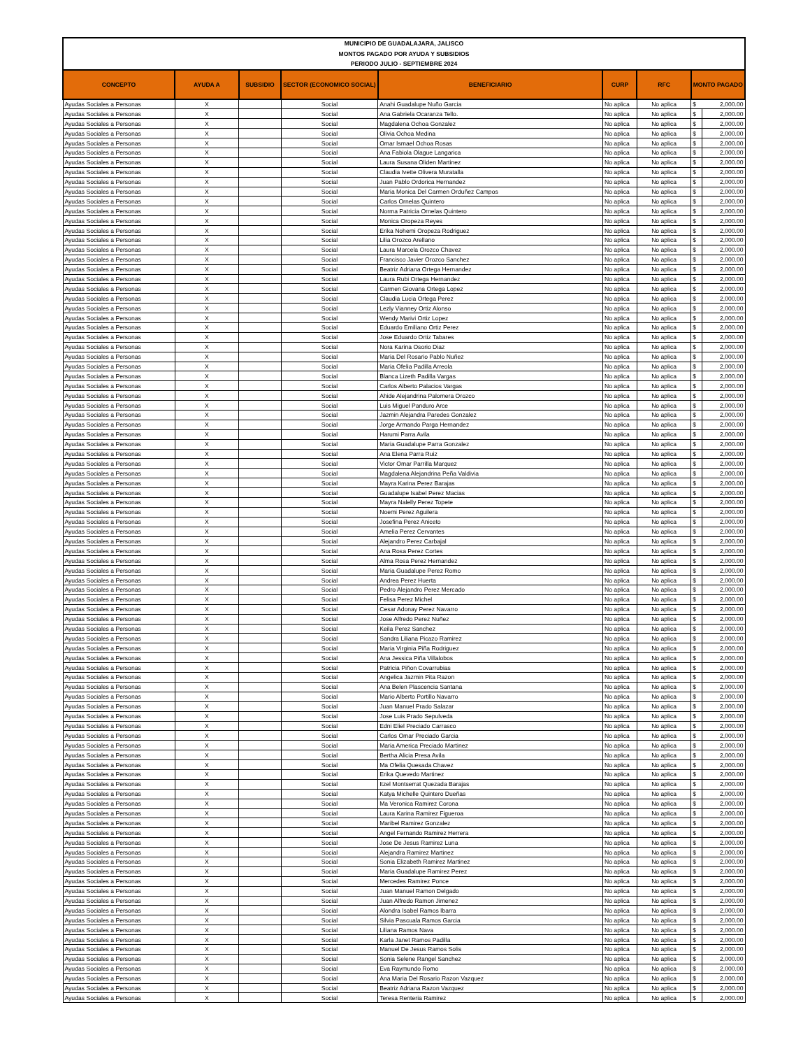| MUNICIPIO DE GUADALAJARA, JALISCO MONTOS PAGADO POR AYUDA Y SUBSIDIOS PERIODO JULIO - SEPTIEMBRE 2024 | | | | | | | | |
| CONCEPTO | AYUDA A | SUBSIDIO | SECTOR (ECONOMICO SOCIAL) | BENEFICIARIO | CURP | RFC | MONTO PAGADO | |
| Ayudas Sociales a Personas | X | | Social | Anahi Guadalupe Nuño Garcia | No aplica | No aplica | $ | 2,000.00 |
| Ayudas Sociales a Personas | X | | Social | Ana Gabriela Ocaranza Tello. | No aplica | No aplica | $ | 2,000.00 |
| Ayudas Sociales a Personas | X | | Social | Magdalena Ochoa Gonzalez | No aplica | No aplica | $ | 2,000.00 |
| Ayudas Sociales a Personas | X | | Social | Olivia Ochoa Medina | No aplica | No aplica | $ | 2,000.00 |
| Ayudas Sociales a Personas | X | | Social | Omar Ismael Ochoa Rosas | No aplica | No aplica | $ | 2,000.00 |
| Ayudas Sociales a Personas | X | | Social | Ana Fabiola Olague Langarica | No aplica | No aplica | $ | 2,000.00 |
| Ayudas Sociales a Personas | X | | Social | Laura Susana Oliden Martinez | No aplica | No aplica | $ | 2,000.00 |
| Ayudas Sociales a Personas | X | | Social | Claudia Ivette Olivera Muratalla | No aplica | No aplica | $ | 2,000.00 |
| Ayudas Sociales a Personas | X | | Social | Juan Pablo Ordorica Hernandez | No aplica | No aplica | $ | 2,000.00 |
| Ayudas Sociales a Personas | X | | Social | Maria Monica Del Carmen Orduñez Campos | No aplica | No aplica | $ | 2,000.00 |
| Ayudas Sociales a Personas | X | | Social | Carlos Ornelas Quintero | No aplica | No aplica | $ | 2,000.00 |
| Ayudas Sociales a Personas | X | | Social | Norma Patricia Ornelas Quintero | No aplica | No aplica | $ | 2,000.00 |
| Ayudas Sociales a Personas | X | | Social | Monica Oropeza Reyes | No aplica | No aplica | $ | 2,000.00 |
| Ayudas Sociales a Personas | X | | Social | Erika Nohemi Oropeza Rodriguez | No aplica | No aplica | $ | 2,000.00 |
| Ayudas Sociales a Personas | X | | Social | Lilia Orozco Arellano | No aplica | No aplica | $ | 2,000.00 |
| Ayudas Sociales a Personas | X | | Social | Laura Marcela Orozco Chavez | No aplica | No aplica | $ | 2,000.00 |
| Ayudas Sociales a Personas | X | | Social | Francisco Javier Orozco Sanchez | No aplica | No aplica | $ | 2,000.00 |
| Ayudas Sociales a Personas | X | | Social | Beatriz Adriana Ortega Hernandez | No aplica | No aplica | $ | 2,000.00 |
| Ayudas Sociales a Personas | X | | Social | Laura Rubi Ortega Hernandez | No aplica | No aplica | $ | 2,000.00 |
| Ayudas Sociales a Personas | X | | Social | Carmen Giovana Ortega Lopez | No aplica | No aplica | $ | 2,000.00 |
| Ayudas Sociales a Personas | X | | Social | Claudia Lucia Ortega Perez | No aplica | No aplica | $ | 2,000.00 |
| Ayudas Sociales a Personas | X | | Social | Lezly Vianney Ortiz Alonso | No aplica | No aplica | $ | 2,000.00 |
| Ayudas Sociales a Personas | X | | Social | Wendy Marivi Ortiz Lopez | No aplica | No aplica | $ | 2,000.00 |
| Ayudas Sociales a Personas | X | | Social | Eduardo Emiliano Ortiz Perez | No aplica | No aplica | $ | 2,000.00 |
| Ayudas Sociales a Personas | X | | Social | Jose Eduardo Ortiz Tabares | No aplica | No aplica | $ | 2,000.00 |
| Ayudas Sociales a Personas | X | | Social | Nora Karina Osorio Diaz | No aplica | No aplica | $ | 2,000.00 |
| Ayudas Sociales a Personas | X | | Social | Maria Del Rosario Pablo Nuñez | No aplica | No aplica | $ | 2,000.00 |
| Ayudas Sociales a Personas | X | | Social | Maria Ofelia Padilla Arreola | No aplica | No aplica | $ | 2,000.00 |
| Ayudas Sociales a Personas | X | | Social | Blanca Lizeth Padilla Vargas | No aplica | No aplica | $ | 2,000.00 |
| Ayudas Sociales a Personas | X | | Social | Carlos Alberto Palacios Vargas | No aplica | No aplica | $ | 2,000.00 |
| Ayudas Sociales a Personas | X | | Social | Ahide Alejandrina Palomera Orozco | No aplica | No aplica | $ | 2,000.00 |
| Ayudas Sociales a Personas | X | | Social | Luis Miguel Panduro Arce | No aplica | No aplica | $ | 2,000.00 |
| Ayudas Sociales a Personas | X | | Social | Jazmin Alejandra Paredes Gonzalez | No aplica | No aplica | $ | 2,000.00 |
| Ayudas Sociales a Personas | X | | Social | Jorge Armando Parga Hernandez | No aplica | No aplica | $ | 2,000.00 |
| Ayudas Sociales a Personas | X | | Social | Harumi Parra Avila | No aplica | No aplica | $ | 2,000.00 |
| Ayudas Sociales a Personas | X | | Social | Maria Guadalupe Parra Gonzalez | No aplica | No aplica | $ | 2,000.00 |
| Ayudas Sociales a Personas | X | | Social | Ana Elena Parra Ruiz | No aplica | No aplica | $ | 2,000.00 |
| Ayudas Sociales a Personas | X | | Social | Victor Omar Parrilla Marquez | No aplica | No aplica | $ | 2,000.00 |
| Ayudas Sociales a Personas | X | | Social | Magdalena Alejandrina Peña Valdivia | No aplica | No aplica | $ | 2,000.00 |
| Ayudas Sociales a Personas | X | | Social | Mayra Karina Perez Barajas | No aplica | No aplica | $ | 2,000.00 |
| Ayudas Sociales a Personas | X | | Social | Guadalupe Isabel Perez Macias | No aplica | No aplica | $ | 2,000.00 |
| Ayudas Sociales a Personas | X | | Social | Mayra Nalelly Perez Topete | No aplica | No aplica | $ | 2,000.00 |
| Ayudas Sociales a Personas | X | | Social | Noemi Perez Aguilera | No aplica | No aplica | $ | 2,000.00 |
| Ayudas Sociales a Personas | X | | Social | Josefina Perez Aniceto | No aplica | No aplica | $ | 2,000.00 |
| Ayudas Sociales a Personas | X | | Social | Amelia Perez Cervantes | No aplica | No aplica | $ | 2,000.00 |
| Ayudas Sociales a Personas | X | | Social | Alejandro Perez Carbajal | No aplica | No aplica | $ | 2,000.00 |
| Ayudas Sociales a Personas | X | | Social | Ana Rosa Perez Cortes | No aplica | No aplica | $ | 2,000.00 |
| Ayudas Sociales a Personas | X | | Social | Alma Rosa Perez Hernandez | No aplica | No aplica | $ | 2,000.00 |
| Ayudas Sociales a Personas | X | | Social | Maria Guadalupe Perez Romo | No aplica | No aplica | $ | 2,000.00 |
| Ayudas Sociales a Personas | X | | Social | Andrea Perez Huerta | No aplica | No aplica | $ | 2,000.00 |
| Ayudas Sociales a Personas | X | | Social | Pedro Alejandro Perez Mercado | No aplica | No aplica | $ | 2,000.00 |
| Ayudas Sociales a Personas | X | | Social | Felisa Perez Michel | No aplica | No aplica | $ | 2,000.00 |
| Ayudas Sociales a Personas | X | | Social | Cesar Adonay Perez Navarro | No aplica | No aplica | $ | 2,000.00 |
| Ayudas Sociales a Personas | X | | Social | Jose Alfredo Perez Nuñez | No aplica | No aplica | $ | 2,000.00 |
| Ayudas Sociales a Personas | X | | Social | Keila Perez Sanchez | No aplica | No aplica | $ | 2,000.00 |
| Ayudas Sociales a Personas | X | | Social | Sandra Liliana Picazo Ramirez | No aplica | No aplica | $ | 2,000.00 |
| Ayudas Sociales a Personas | X | | Social | Maria Virginia Piña Rodriguez | No aplica | No aplica | $ | 2,000.00 |
| Ayudas Sociales a Personas | X | | Social | Ana Jessica Piña Villalobos | No aplica | No aplica | $ | 2,000.00 |
| Ayudas Sociales a Personas | X | | Social | Patricia Piñon Covarrubias | No aplica | No aplica | $ | 2,000.00 |
| Ayudas Sociales a Personas | X | | Social | Angelica Jazmin Pita Razon | No aplica | No aplica | $ | 2,000.00 |
| Ayudas Sociales a Personas | X | | Social | Ana Belen Plascencia Santana | No aplica | No aplica | $ | 2,000.00 |
| Ayudas Sociales a Personas | X | | Social | Mario Alberto Portillo Navarro | No aplica | No aplica | $ | 2,000.00 |
| Ayudas Sociales a Personas | X | | Social | Juan Manuel Prado Salazar | No aplica | No aplica | $ | 2,000.00 |
| Ayudas Sociales a Personas | X | | Social | Jose Luis Prado Sepulveda | No aplica | No aplica | $ | 2,000.00 |
| Ayudas Sociales a Personas | X | | Social | Edni Eliel Preciado Carrasco | No aplica | No aplica | $ | 2,000.00 |
| Ayudas Sociales a Personas | X | | Social | Carlos Omar Preciado Garcia | No aplica | No aplica | $ | 2,000.00 |
| Ayudas Sociales a Personas | X | | Social | Maria America Preciado Martinez | No aplica | No aplica | $ | 2,000.00 |
| Ayudas Sociales a Personas | X | | Social | Bertha Alicia Presa Avila | No aplica | No aplica | $ | 2,000.00 |
| Ayudas Sociales a Personas | X | | Social | Ma Ofelia Quesada Chavez | No aplica | No aplica | $ | 2,000.00 |
| Ayudas Sociales a Personas | X | | Social | Erika Quevedo Martinez | No aplica | No aplica | $ | 2,000.00 |
| Ayudas Sociales a Personas | X | | Social | Itzel Montserrat Quezada Barajas | No aplica | No aplica | $ | 2,000.00 |
| Ayudas Sociales a Personas | X | | Social | Katya Michelle Quintero Dueñas | No aplica | No aplica | $ | 2,000.00 |
| Ayudas Sociales a Personas | X | | Social | Ma Veronica Ramirez Corona | No aplica | No aplica | $ | 2,000.00 |
| Ayudas Sociales a Personas | X | | Social | Laura Karina Ramirez Figueroa | No aplica | No aplica | $ | 2,000.00 |
| Ayudas Sociales a Personas | X | | Social | Maribel Ramirez Gonzalez | No aplica | No aplica | $ | 2,000.00 |
| Ayudas Sociales a Personas | X | | Social | Angel Fernando Ramirez Herrera | No aplica | No aplica | $ | 2,000.00 |
| Ayudas Sociales a Personas | X | | Social | Jose De Jesus Ramirez Luna | No aplica | No aplica | $ | 2,000.00 |
| Ayudas Sociales a Personas | X | | Social | Alejandra Ramirez Martinez | No aplica | No aplica | $ | 2,000.00 |
| Ayudas Sociales a Personas | X | | Social | Sonia Elizabeth Ramirez Martinez | No aplica | No aplica | $ | 2,000.00 |
| Ayudas Sociales a Personas | X | | Social | Maria Guadalupe Ramirez Perez | No aplica | No aplica | $ | 2,000.00 |
| Ayudas Sociales a Personas | X | | Social | Mercedes Ramirez Ponce | No aplica | No aplica | $ | 2,000.00 |
| Ayudas Sociales a Personas | X | | Social | Juan Manuel Ramon Delgado | No aplica | No aplica | $ | 2,000.00 |
| Ayudas Sociales a Personas | X | | Social | Juan Alfredo Ramon Jimenez | No aplica | No aplica | $ | 2,000.00 |
| Ayudas Sociales a Personas | X | | Social | Alondra Isabel Ramos Ibarra | No aplica | No aplica | $ | 2,000.00 |
| Ayudas Sociales a Personas | X | | Social | Silvia Pascuala Ramos Garcia | No aplica | No aplica | $ | 2,000.00 |
| Ayudas Sociales a Personas | X | | Social | Liliana Ramos Nava | No aplica | No aplica | $ | 2,000.00 |
| Ayudas Sociales a Personas | X | | Social | Karla Janet Ramos Padilla | No aplica | No aplica | $ | 2,000.00 |
| Ayudas Sociales a Personas | X | | Social | Manuel De Jesus Ramos Solis | No aplica | No aplica | $ | 2,000.00 |
| Ayudas Sociales a Personas | X | | Social | Sonia Selene Rangel Sanchez | No aplica | No aplica | $ | 2,000.00 |
| Ayudas Sociales a Personas | X | | Social | Eva Raymundo Romo | No aplica | No aplica | $ | 2,000.00 |
| Ayudas Sociales a Personas | X | | Social | Ana Maria Del Rosario Razon Vazquez | No aplica | No aplica | $ | 2,000.00 |
| Ayudas Sociales a Personas | X | | Social | Beatriz Adriana Razon Vazquez | No aplica | No aplica | $ | 2,000.00 |
| Ayudas Sociales a Personas | X | | Social | Teresa Renteria Ramirez | No aplica | No aplica | $ | 2,000.00 |